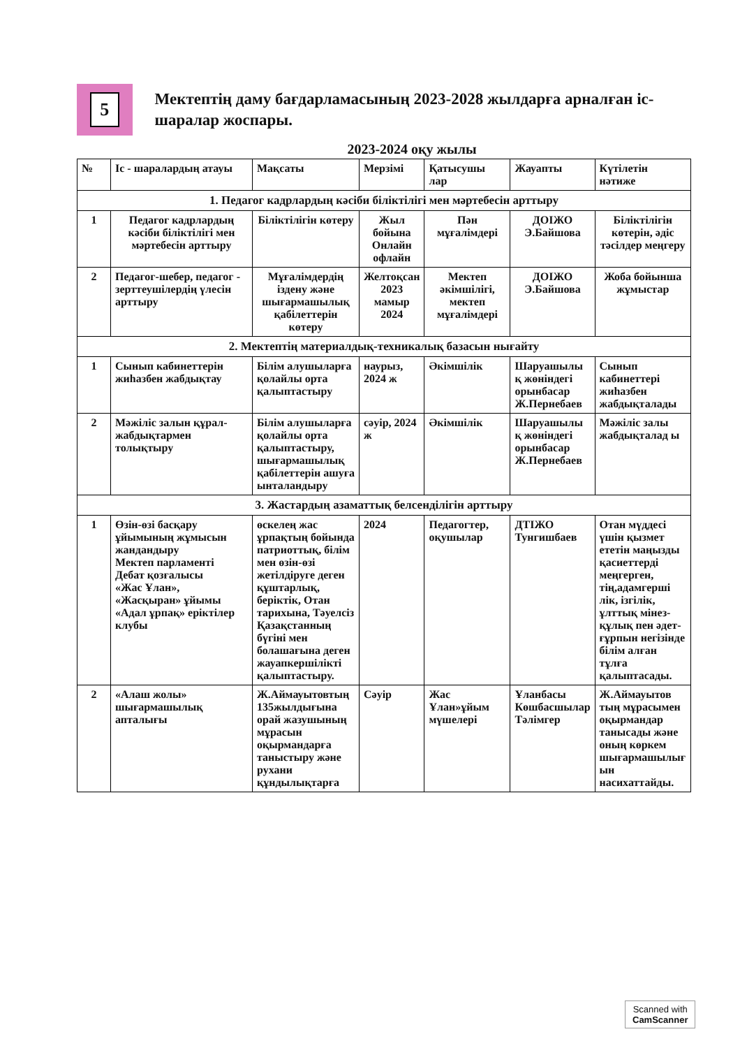5
Мектептің даму бағдарламасының 2023-2028 жылдарға арналған іс-шаралар жоспары.
2023-2024 оқу жылы
| № | Іс - шаралардың атауы | Мақсаты | Мерзімі | Қатысушы лар | Жауапты | Күтілетін нәтиже |
| --- | --- | --- | --- | --- | --- | --- |
| 1. Педагог кадрлардың кәсіби біліктілігі мен мәртебесін арттыру | | | | | | |
| 1 | Педагог кадрлардың кәсіби біліктілігі мен мәртебесін арттыру | Біліктілігін көтеру | Жыл бойына Онлайн офлайн | Пән мұғалімдері | ДОІЖО Э.Байшова | Біліктілігін көтерін, әдіс тәсілдер меңгеру |
| 2 | Педагог-шебер, педагог - зерттеушілердің үлесін арттыру | Мұғалімдердің іздену және шығармашылық қабілеттерін көтеру | Желтоқсан 2023 мамыр 2024 | Мектеп әкімшілігі, мектеп мұғалімдері | ДОІЖО Э.Байшова | Жоба бойынша жұмыстар |
| 2. Мектептің материалдық-техникалық базасын нығайту | | | | | | |
| 1 | Сынып кабинеттерін жиһазбен жабдықтау | Білім алушыларға қолайлы орта қалыптастыру | наурыз, 2024 ж | Әкімшілік | Шаруашылы қ жөніндегі орынбасар Ж.Пернебаев | Сынып кабинеттері жиһазбен жабдықталады |
| 2 | Мәжіліс залын құрал-жабдықтармен толықтыру | Білім алушыларға қолайлы орта қалыптастыру, шығармашылық қабілеттерін ашуға ынталандыру | сәуір, 2024 ж | Әкімшілік | Шаруашылы қ жөніндегі орынбасар Ж.Пернебаев | Мәжіліс залы жабдықталад ы |
| 3. Жастардың азаматтық белсенділігін арттыру | | | | | | |
| 1 | Өзін-өзі басқару ұйымының жұмысын жандандыру Мектеп парламенті Дебат қозғалысы «Жас Ұлан», «Жасқыран» ұйымы «Адал ұрпақ» еріктілер клубы | өскелең жас ұрпақтың бойында патриоттық, білім мен өзін-өзі жетілдіруге деген құштарлық, беріктік, Отан тарихына, Тәуелсіз Қазақстанның бүгіні мен болашағына деген жауапкершілікті қалыптастыру. | 2024 | Педагогтер, оқушылар | ДТІЖО Тунгишбаев | Отан мүддесі үшін қызмет ететін маңызды қасиеттерді меңгерген, тің,адамгерші лік, ізгілік, ұлттық мінез-құлық пен әдет-ғұрпын негізінде білім алған тұлға қалыптасады. |
| 2 | «Алаш жолы» шығармашылық апталығы | Ж.Аймауытовтың 135жылдығына орай жазушының мұрасын оқырмандарға таныстыру және рухани құндылықтарға | Сәуір | Жас Ұлан»ұйым мүшелері | Ұланбасы Көшбасшылар Тәлімгер | Ж.Аймауытов тың мұрасымен оқырмандар танысады және оның көркем шығармашылығ ын насихаттайды. |
Scanned with
CamScanner